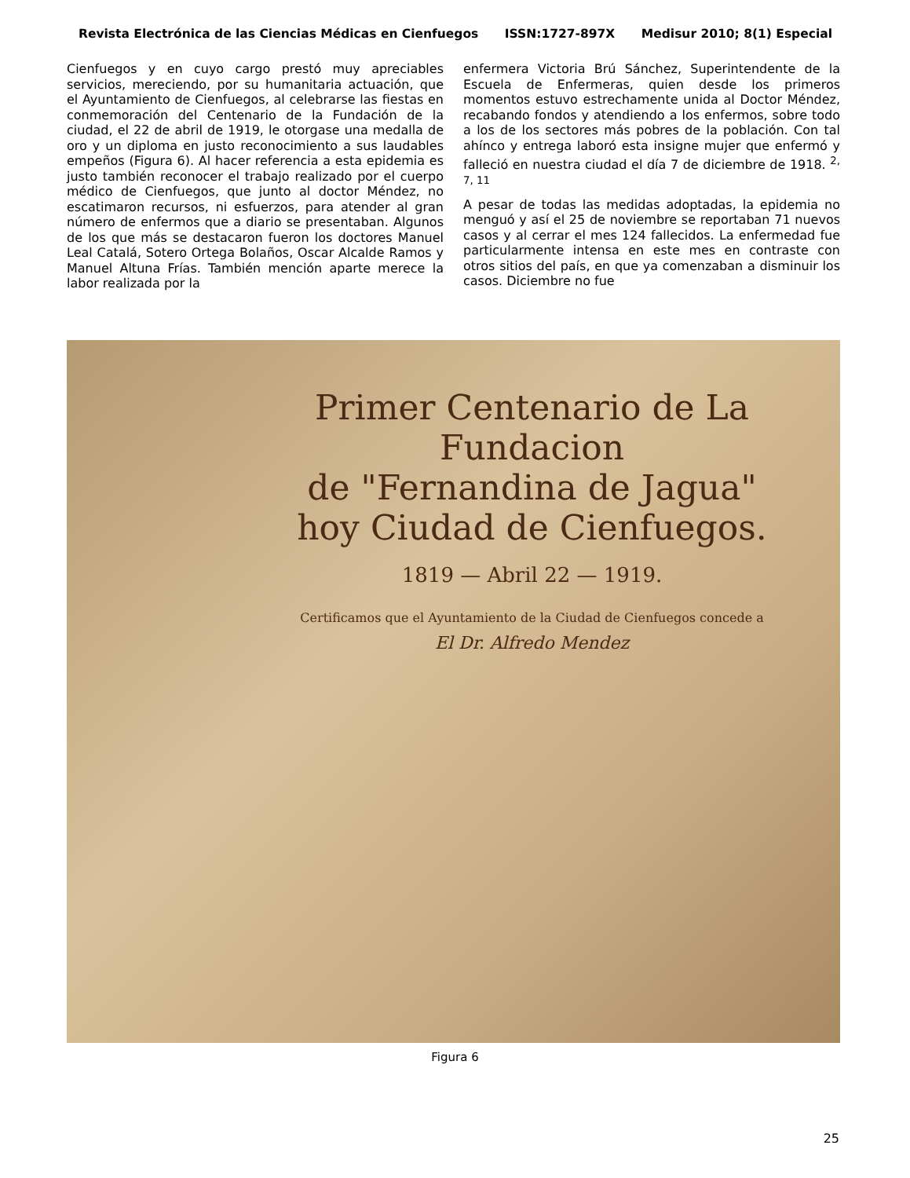Revista Electrónica de las Ciencias Médicas en Cienfuegos ISSN:1727-897X Medisur 2010; 8(1) Especial
Cienfuegos y en cuyo cargo prestó muy apreciables servicios, mereciendo, por su humanitaria actuación, que el Ayuntamiento de Cienfuegos, al celebrarse las fiestas en conmemoración del Centenario de la Fundación de la ciudad, el 22 de abril de 1919, le otorgase una medalla de oro y un diploma en justo reconocimiento a sus laudables empeños (Figura 6). Al hacer referencia a esta epidemia es justo también reconocer el trabajo realizado por el cuerpo médico de Cienfuegos, que junto al doctor Méndez, no escatimaron recursos, ni esfuerzos, para atender al gran número de enfermos que a diario se presentaban. Algunos de los que más se destacaron fueron los doctores Manuel Leal Catalá, Sotero Ortega Bolaños, Oscar Alcalde Ramos y Manuel Altuna Frías. También mención aparte merece la labor realizada por la
enfermera Victoria Brú Sánchez, Superintendente de la Escuela de Enfermeras, quien desde los primeros momentos estuvo estrechamente unida al Doctor Méndez, recabando fondos y atendiendo a los enfermos, sobre todo a los de los sectores más pobres de la población. Con tal ahínco y entrega laboró esta insigne mujer que enfermó y falleció en nuestra ciudad el día 7 de diciembre de 1918. <sup>2, 7, 11</sup>
A pesar de todas las medidas adoptadas, la epidemia no menguó y así el 25 de noviembre se reportaban 71 nuevos casos y al cerrar el mes 124 fallecidos. La enfermedad fue particularmente intensa en este mes en contraste con otros sitios del país, en que ya comenzaban a disminuir los casos. Diciembre no fue
Primer Centenario de La Fundacion
de "Fernandina de Jagua"
hoy Ciudad de Cienfuegos.
1819 — Abril 22 — 1919.
Certificamos que el Ayuntamiento de la Ciudad de Cienfuegos concede a
El Dr. Alfredo Mendez
Figura 6
25